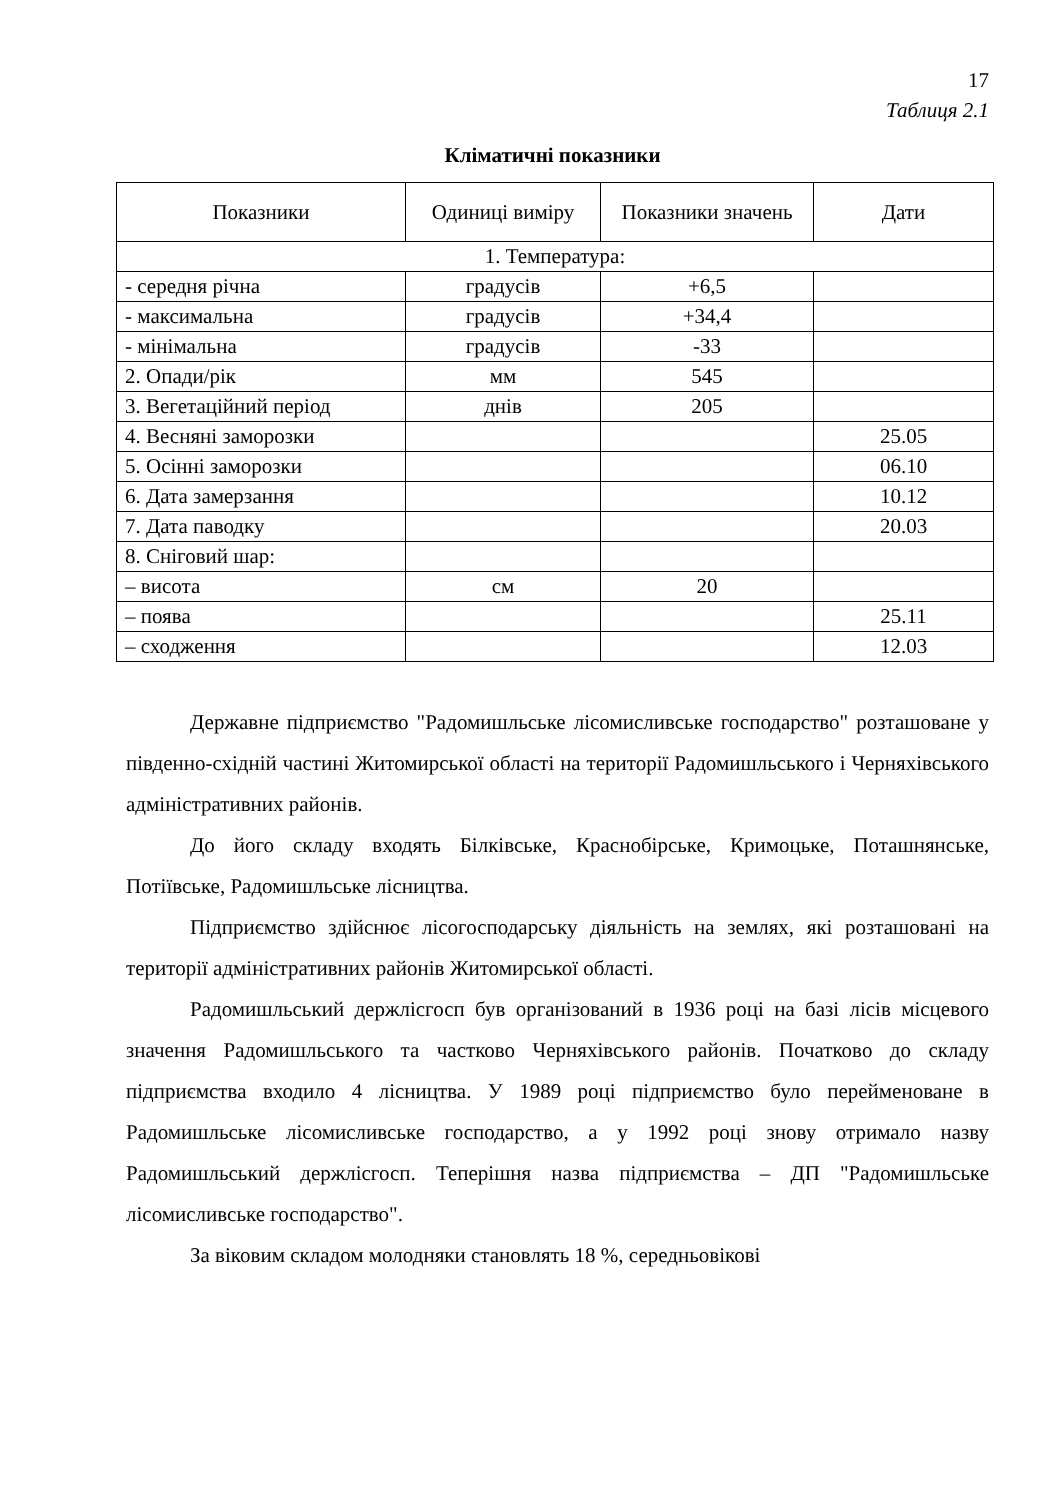17
Таблиця 2.1
Кліматичні показники
| Показники | Одиниці виміру | Показники значень | Дати |
| --- | --- | --- | --- |
| 1. Температура: | | | |
| - середня річна | градусів | +6,5 | |
| - максимальна | градусів | +34,4 | |
| - мінімальна | градусів | -33 | |
| 2. Опади/рік | мм | 545 | |
| 3. Вегетаційний період | днів | 205 | |
| 4. Весняні заморозки | | | 25.05 |
| 5. Осінні заморозки | | | 06.10 |
| 6. Дата замерзання | | | 10.12 |
| 7. Дата паводку | | | 20.03 |
| 8. Сніговий шар: | | | |
| – висота | см | 20 | |
| – поява | | | 25.11 |
| – сходження | | | 12.03 |
Державне підприємство "Радомишльське лісомисливське господарство" розташоване у південно-східній частині Житомирської області на території Радомишльського і Черняхівського адміністративних районів.
До його складу входять Білківське, Краснобірське, Кримоцьке, Поташнянське, Потіївське, Радомишльське лісництва.
Підприємство здійснює лісогосподарську діяльність на землях, які розташовані на території адміністративних районів Житомирської області.
Радомишльський держлісгосп був організований в 1936 році на базі лісів місцевого значення Радомишльського та частково Черняхівського районів. Початково до складу підприємства входило 4 лісництва. У 1989 році підприємство було перейменоване в Радомишльське лісомисливське господарство, а у 1992 році знову отримало назву Радомишльський держлісгосп. Теперішня назва підприємства – ДП "Радомишльське лісомисливське господарство".
За віковим складом молодняки становлять 18 %, середньовікові